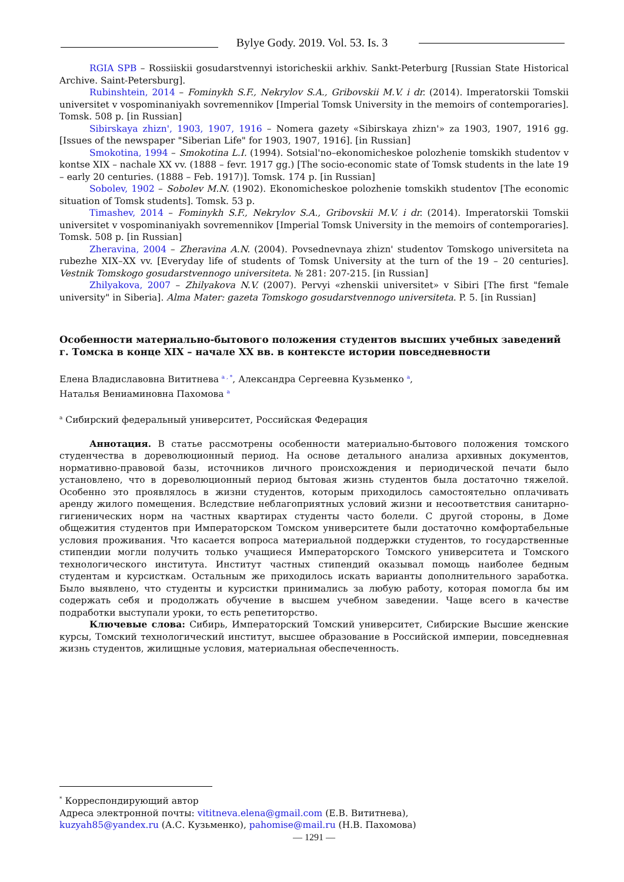Bylye Gody. 2019. Vol. 53. Is. 3
RGIA SPB – Rossiiskii gosudarstvennyi istoricheskii arkhiv. Sankt-Peterburg [Russian State Historical Archive. Saint-Petersburg].
Rubinshtein, 2014 – Fominykh S.F., Nekrylov S.A., Gribovskii M.V. i dr. (2014). Imperatorskii Tomskii universitet v vospominaniyakh sovremennikov [Imperial Tomsk University in the memoirs of contemporaries]. Tomsk. 508 p. [in Russian]
Sibirskaya zhizn', 1903, 1907, 1916 – Nomera gazety «Sibirskaya zhizn'» za 1903, 1907, 1916 gg. [Issues of the newspaper "Siberian Life" for 1903, 1907, 1916]. [in Russian]
Smokotina, 1994 – Smokotina L.I. (1994). Sotsial'no–ekonomicheskoe polozhenie tomskikh studentov v kontse XIX – nachale XX vv. (1888 – fevr. 1917 gg.) [The socio-economic state of Tomsk students in the late 19 – early 20 centuries. (1888 – Feb. 1917)]. Tomsk. 174 p. [in Russian]
Sobolev, 1902 – Sobolev M.N. (1902). Ekonomicheskoe polozhenie tomskikh studentov [The economic situation of Tomsk students]. Tomsk. 53 p.
Timashev, 2014 – Fominykh S.F., Nekrylov S.A., Gribovskii M.V. i dr. (2014). Imperatorskii Tomskii universitet v vospominaniyakh sovremennikov [Imperial Tomsk University in the memoirs of contemporaries]. Tomsk. 508 p. [in Russian]
Zheravina, 2004 – Zheravina A.N. (2004). Povsednevnaya zhizn' studentov Tomskogo universiteta na rubezhe XIX–XX vv. [Everyday life of students of Tomsk University at the turn of the 19 – 20 centuries]. Vestnik Tomskogo gosudarstvennogo universiteta. № 281: 207-215. [in Russian]
Zhilyakova, 2007 – Zhilyakova N.V. (2007). Pervyi «zhenskii universitet» v Sibiri [The first "female university" in Siberia]. Alma Mater: gazeta Tomskogo gosudarstvennogo universiteta. P. 5. [in Russian]
Особенности материально-бытового положения студентов высших учебных заведений г. Томска в конце XIX – начале XX вв. в контексте истории повседневности
Елена Владиславовна Вититнева <sup>a , *</sup>, Александра Сергеевна Кузьменко <sup>a</sup>,
Наталья Вениаминовна Пахомова <sup>a</sup>
<sup>a</sup> Сибирский федеральный университет, Российская Федерация
Аннотация. В статье рассмотрены особенности материально-бытового положения томского студенчества в дореволюционный период. На основе детального анализа архивных документов, нормативно-правовой базы, источников личного происхождения и периодической печати было установлено, что в дореволюционный период бытовая жизнь студентов была достаточно тяжелой. Особенно это проявлялось в жизни студентов, которым приходилось самостоятельно оплачивать аренду жилого помещения. Вследствие неблагоприятных условий жизни и несоответствия санитарно-гигиенических норм на частных квартирах студенты часто болели. С другой стороны, в Доме общежития студентов при Императорском Томском университете были достаточно комфортабельные условия проживания. Что касается вопроса материальной поддержки студентов, то государственные стипендии могли получить только учащиеся Императорского Томского университета и Томского технологического института. Институт частных стипендий оказывал помощь наиболее бедным студентам и курсисткам. Остальным же приходилось искать варианты дополнительного заработка. Было выявлено, что студенты и курсистки принимались за любую работу, которая помогла бы им содержать себя и продолжать обучение в высшем учебном заведении. Чаще всего в качестве подработки выступали уроки, то есть репетиторство.
Ключевые слова: Сибирь, Императорский Томский университет, Сибирские Высшие женские курсы, Томский технологический институт, высшее образование в Российской империи, повседневная жизнь студентов, жилищные условия, материальная обеспеченность.
<sup>*</sup> Корреспондирующий автор
Адреса электронной почты: vititneva.elena@gmail.com (Е.В. Вититнева),
kuzyah85@yandex.ru (А.С. Кузьменко), pahomise@mail.ru (Н.В. Пахомова)
— 1291 —